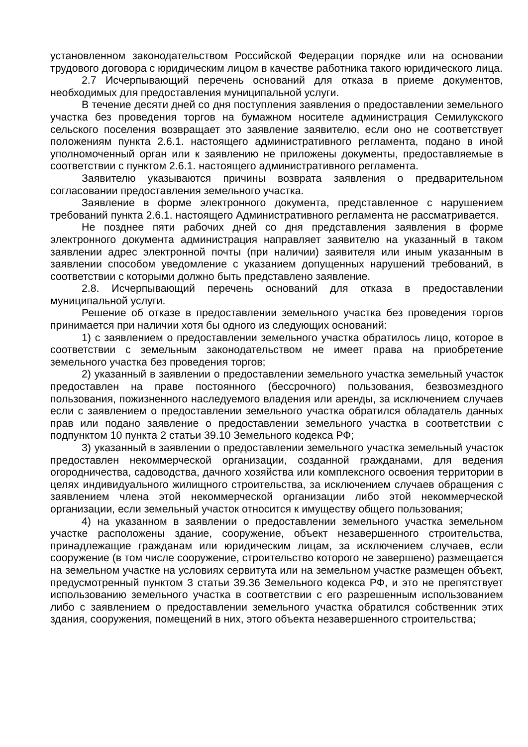установленном законодательством Российской Федерации порядке или на основании трудового договора с юридическим лицом в качестве работника такого юридического лица.
2.7 Исчерпывающий перечень оснований для отказа в приеме документов, необходимых для предоставления муниципальной услуги.
В течение десяти дней со дня поступления заявления о предоставлении земельного участка без проведения торгов на бумажном носителе администрация Семилукского сельского поселения возвращает это заявление заявителю, если оно не соответствует положениям пункта 2.6.1. настоящего административного регламента, подано в иной уполномоченный орган или к заявлению не приложены документы, предоставляемые в соответствии с пунктом 2.6.1. настоящего административного регламента.
Заявителю указываются причины возврата заявления о предварительном согласовании предоставления земельного участка.
Заявление в форме электронного документа, представленное с нарушением требований пункта 2.6.1. настоящего Административного регламента не рассматривается.
Не позднее пяти рабочих дней со дня представления заявления в форме электронного документа администрация направляет заявителю на указанный в таком заявлении адрес электронной почты (при наличии) заявителя или иным указанным в заявлении способом уведомление с указанием допущенных нарушений требований, в соответствии с которыми должно быть представлено заявление.
2.8. Исчерпывающий перечень оснований для отказа в предоставлении муниципальной услуги.
Решение об отказе в предоставлении земельного участка без проведения торгов принимается при наличии хотя бы одного из следующих оснований:
1) с заявлением о предоставлении земельного участка обратилось лицо, которое в соответствии с земельным законодательством не имеет права на приобретение земельного участка без проведения торгов;
2) указанный в заявлении о предоставлении земельного участка земельный участок предоставлен на праве постоянного (бессрочного) пользования, безвозмездного пользования, пожизненного наследуемого владения или аренды, за исключением случаев если с заявлением о предоставлении земельного участка обратился обладатель данных прав или подано заявление о предоставлении земельного участка в соответствии с подпунктом 10 пункта 2 статьи 39.10 Земельного кодекса РФ;
3) указанный в заявлении о предоставлении земельного участка земельный участок предоставлен некоммерческой организации, созданной гражданами, для ведения огородничества, садоводства, дачного хозяйства или комплексного освоения территории в целях индивидуального жилищного строительства, за исключением случаев обращения с заявлением члена этой некоммерческой организации либо этой некоммерческой организации, если земельный участок относится к имуществу общего пользования;
4) на указанном в заявлении о предоставлении земельного участка земельном участке расположены здание, сооружение, объект незавершенного строительства, принадлежащие гражданам или юридическим лицам, за исключением случаев, если сооружение (в том числе сооружение, строительство которого не завершено) размещается на земельном участке на условиях сервитута или на земельном участке размещен объект, предусмотренный пунктом 3 статьи 39.36 Земельного кодекса РФ, и это не препятствует использованию земельного участка в соответствии с его разрешенным использованием либо с заявлением о предоставлении земельного участка обратился собственник этих здания, сооружения, помещений в них, этого объекта незавершенного строительства;